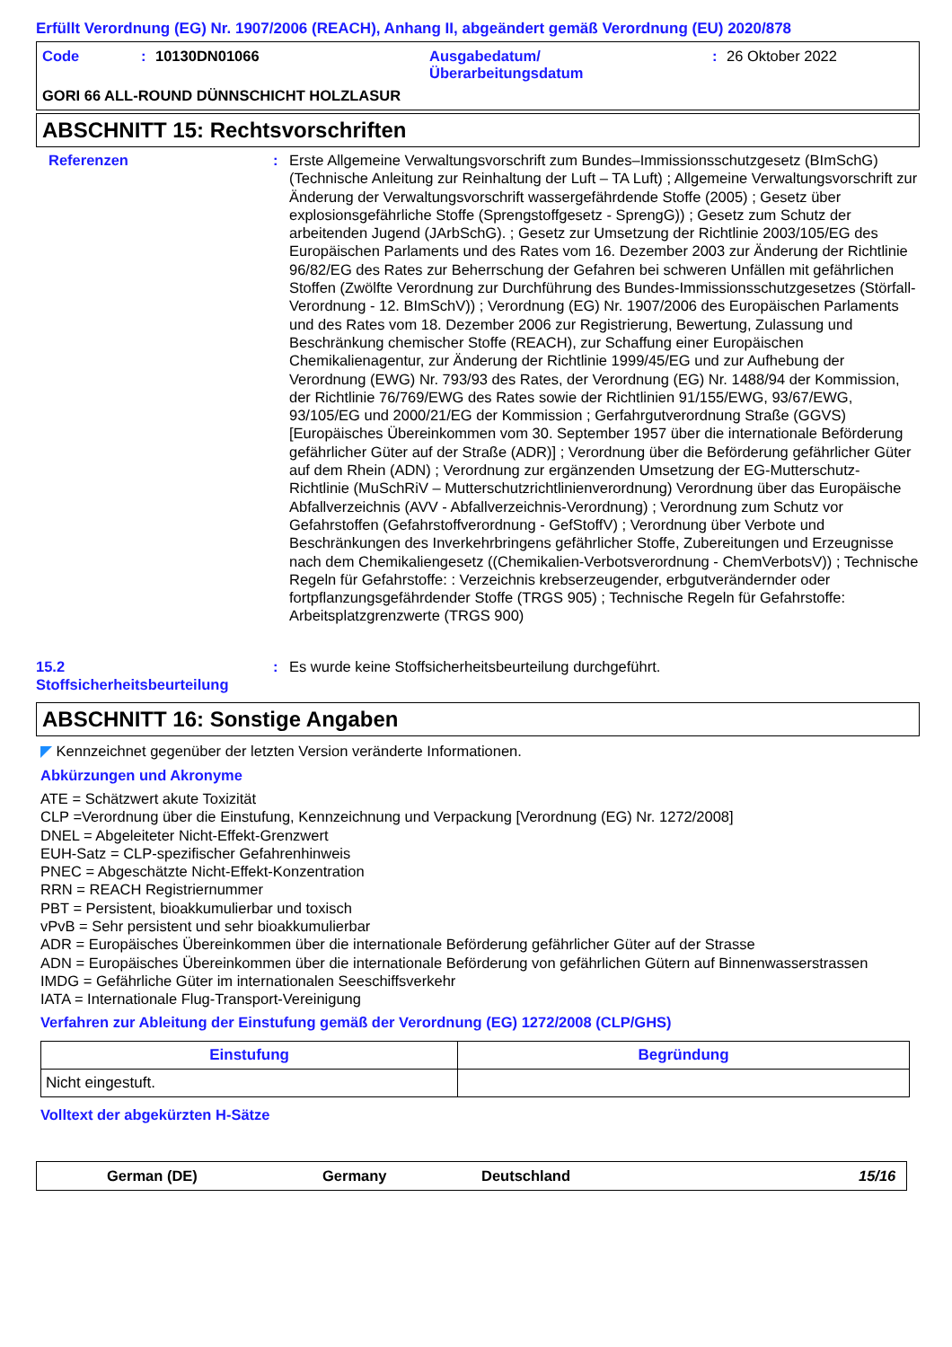Erfüllt Verordnung (EG) Nr. 1907/2006 (REACH), Anhang II, abgeändert gemäß Verordnung (EU) 2020/878
Code: 10130DN01066 Ausgabedatum/
Überarbeitungsdatum: 26 Oktober 2022
GORI 66 ALL-ROUND DÜNNSCHICHT HOLZLASUR
ABSCHNITT 15: Rechtsvorschriften
Referenzen: Erste Allgemeine Verwaltungsvorschrift zum Bundes–Immissionsschutzgesetz (BImSchG) (Technische Anleitung zur Reinhaltung der Luft – TA Luft) ; Allgemeine Verwaltungsvorschrift zur Änderung der Verwaltungsvorschrift wassergefährdende Stoffe (2005) ; Gesetz über explosionsgefährliche Stoffe (Sprengstoffgesetz - SprengG)) ; Gesetz zum Schutz der arbeitenden Jugend (JArbSchG). ; Gesetz zur Umsetzung der Richtlinie 2003/105/EG des Europäischen Parlaments und des Rates vom 16. Dezember 2003 zur Änderung der Richtlinie 96/82/EG des Rates zur Beherrschung der Gefahren bei schweren Unfällen mit gefährlichen Stoffen (Zwölfte Verordnung zur Durchführung des Bundes-Immissionsschutzgesetzes (Störfall-Verordnung - 12. BImSchV)) ; Verordnung (EG) Nr. 1907/2006 des Europäischen Parlaments und des Rates vom 18. Dezember 2006 zur Registrierung, Bewertung, Zulassung und Beschränkung chemischer Stoffe (REACH), zur Schaffung einer Europäischen Chemikalienagentur, zur Änderung der Richtlinie 1999/45/EG und zur Aufhebung der Verordnung (EWG) Nr. 793/93 des Rates, der Verordnung (EG) Nr. 1488/94 der Kommission, der Richtlinie 76/769/EWG des Rates sowie der Richtlinien 91/155/EWG, 93/67/EWG, 93/105/EG und 2000/21/EG der Kommission ; Gerfahrgutverordnung Straße (GGVS) [Europäisches Übereinkommen vom 30. September 1957 über die internationale Beförderung gefährlicher Güter auf der Straße (ADR)] ; Verordnung über die Beförderung gefährlicher Güter auf dem Rhein (ADN) ; Verordnung zur ergänzenden Umsetzung der EG-Mutterschutz-Richtlinie (MuSchRiV – Mutterschutzrichtlinienverordnung) Verordnung über das Europäische Abfallverzeichnis (AVV - Abfallverzeichnis-Verordnung) ; Verordnung zum Schutz vor Gefahrstoffen (Gefahrstoffverordnung - GefStoffV) ; Verordnung über Verbote und Beschränkungen des Inverkehrbringens gefährlicher Stoffe, Zubereitungen und Erzeugnisse nach dem Chemikaliengesetz ((Chemikalien-Verbotsverordnung - ChemVerbotsV)) ; Technische Regeln für Gefahrstoffe: : Verzeichnis krebserzeugender, erbgutverändernder oder fortpflanzungsgefährdender Stoffe (TRGS 905) ; Technische Regeln für Gefahrstoffe: Arbeitsplatzgrenzwerte (TRGS 900)
15.2
Stoffsicherheitsbeurteilung: Es wurde keine Stoffsicherheitsbeurteilung durchgeführt.
ABSCHNITT 16: Sonstige Angaben
◤ Kennzeichnet gegenüber der letzten Version veränderte Informationen.
Abkürzungen und Akronyme
ATE = Schätzwert akute Toxizität
CLP =Verordnung über die Einstufung, Kennzeichnung und Verpackung [Verordnung (EG) Nr. 1272/2008]
DNEL = Abgeleiteter Nicht-Effekt-Grenzwert
EUH-Satz = CLP-spezifischer Gefahrenhinweis
PNEC = Abgeschätzte Nicht-Effekt-Konzentration
RRN = REACH Registriernummer
PBT = Persistent, bioakkumulierbar und toxisch
vPvB = Sehr persistent und sehr bioakkumulierbar
ADR = Europäisches Übereinkommen über die internationale Beförderung gefährlicher Güter auf der Strasse
ADN = Europäisches Übereinkommen über die internationale Beförderung von gefährlichen Gütern auf Binnenwasserstrassen
IMDG = Gefährliche Güter im internationalen Seeschiffsverkehr
IATA = Internationale Flug-Transport-Vereinigung
Verfahren zur Ableitung der Einstufung gemäß der Verordnung (EG) 1272/2008 (CLP/GHS)
| Einstufung | Begründung |
| --- | --- |
| Nicht eingestuft. | |
Volltext der abgekürzten H-Sätze
German (DE) Germany Deutschland 15/16